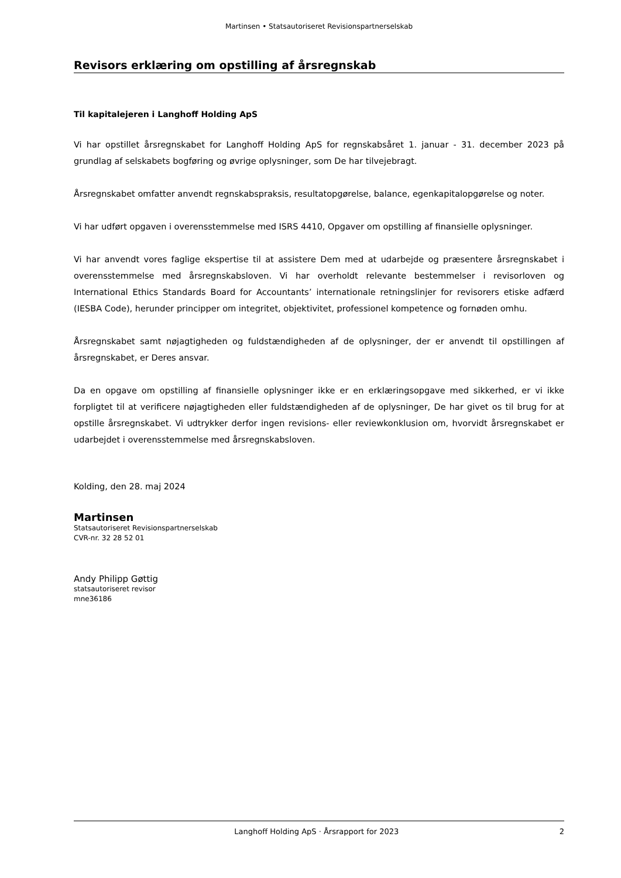Martinsen • Statsautoriseret Revisionspartnerselskab
Revisors erklæring om opstilling af årsregnskab
Til kapitalejeren i Langhoff Holding ApS
Vi har opstillet årsregnskabet for Langhoff Holding ApS for regnskabsåret 1. januar - 31. december 2023 på grundlag af selskabets bogføring og øvrige oplysninger, som De har tilvejebragt.
Årsregnskabet omfatter anvendt regnskabspraksis, resultatopgørelse, balance, egenkapitalopgørelse og noter.
Vi har udført opgaven i overensstemmelse med ISRS 4410, Opgaver om opstilling af finansielle oplysninger.
Vi har anvendt vores faglige ekspertise til at assistere Dem med at udarbejde og præsentere årsregnskabet i overensstemmelse med årsregnskabsloven. Vi har overholdt relevante bestemmelser i revisorloven og International Ethics Standards Board for Accountants’ internationale retningslinjer for revisorers etiske adfærd (IESBA Code), herunder principper om integritet, objektivitet, professionel kompetence og fornøden omhu.
Årsregnskabet samt nøjagtigheden og fuldstændigheden af de oplysninger, der er anvendt til opstillingen af årsregnskabet, er Deres ansvar.
Da en opgave om opstilling af finansielle oplysninger ikke er en erklæringsopgave med sikkerhed, er vi ikke forpligtet til at verificere nøjagtigheden eller fuldstændigheden af de oplysninger, De har givet os til brug for at opstille årsregnskabet. Vi udtrykker derfor ingen revisions- eller reviewkonklusion om, hvorvidt årsregnskabet er udarbejdet i overensstemmelse med årsregnskabsloven.
Kolding, den 28. maj 2024
Martinsen
Statsautoriseret Revisionspartnerselskab
CVR-nr. 32 28 52 01
Andy Philipp Gøttig
statsautoriseret revisor
mne36186
Langhoff Holding ApS · Årsrapport for 2023 2